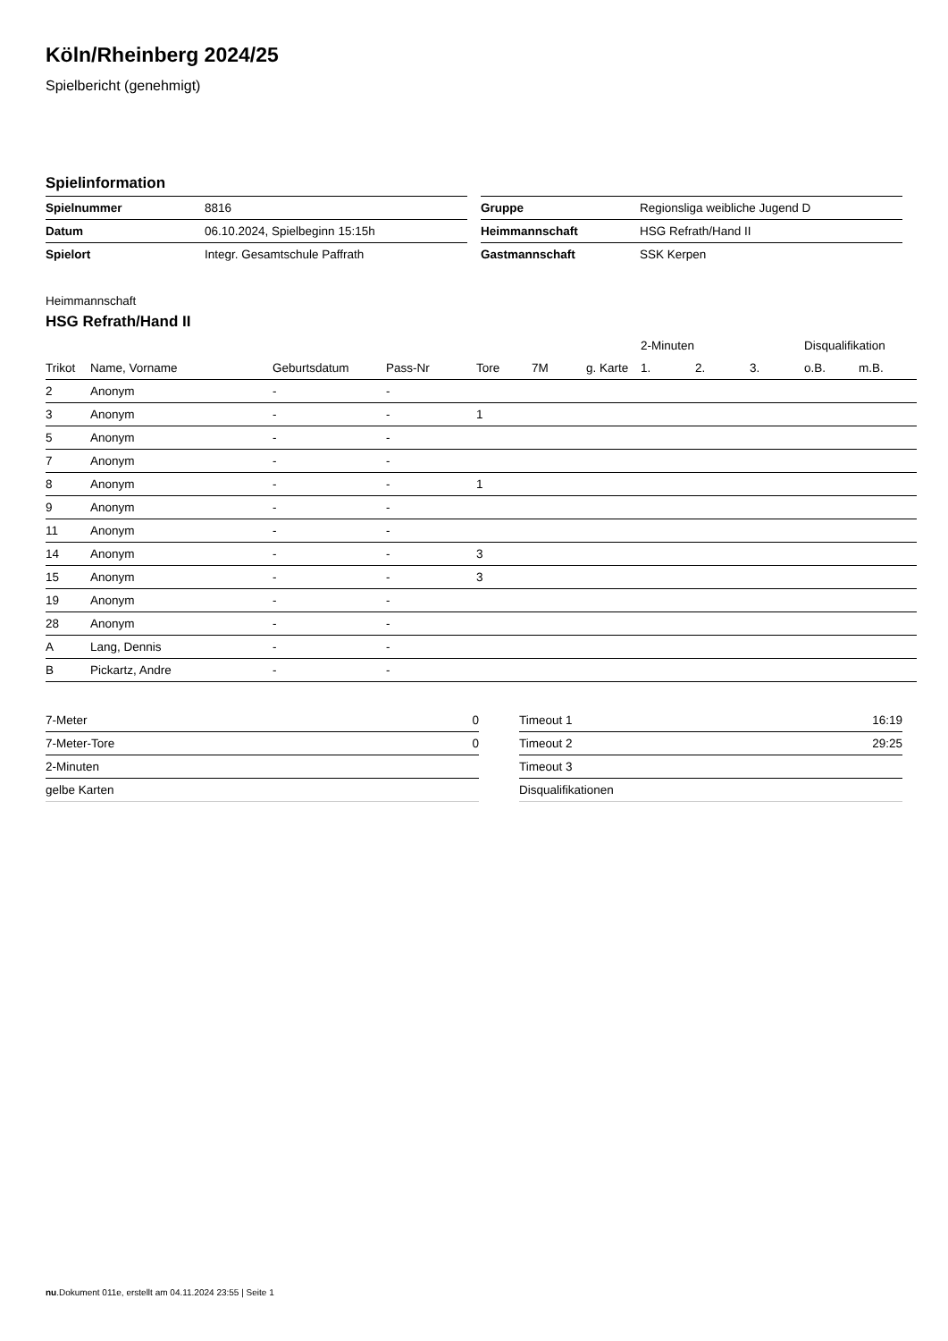Köln/Rheinberg 2024/25
Spielbericht (genehmigt)
Spielinformation
| Spielnummer | 8816 |
| Datum | 06.10.2024, Spielbeginn 15:15h |
| Spielort | Integr. Gesamtschule Paffrath |
| Gruppe | Regionsliga weibliche Jugend D |
| Heimmannschaft | HSG Refrath/Hand II |
| Gastmannschaft | SSK Kerpen |
Heimmannschaft
HSG Refrath/Hand II
| | | | | | | | 2-Minuten | | | Disqualifikation | |
| --- | --- | --- | --- | --- | --- | --- | --- | --- | --- | --- | --- |
| Trikot | Name, Vorname | Geburtsdatum | Pass-Nr | Tore | 7M | g. Karte | 1. | 2. | 3. | o.B. | m.B. |
| 2 | Anonym | - | - | | | | | | | | |
| 3 | Anonym | - | - | 1 | | | | | | | |
| 5 | Anonym | - | - | | | | | | | | |
| 7 | Anonym | - | - | | | | | | | | |
| 8 | Anonym | - | - | 1 | | | | | | | |
| 9 | Anonym | - | - | | | | | | | | |
| 11 | Anonym | - | - | | | | | | | | |
| 14 | Anonym | - | - | 3 | | | | | | | |
| 15 | Anonym | - | - | 3 | | | | | | | |
| 19 | Anonym | - | - | | | | | | | | |
| 28 | Anonym | - | - | | | | | | | | |
| A | Lang, Dennis | - | - | | | | | | | | |
| B | Pickartz, Andre | - | - | | | | | | | | |
| 7-Meter | 0 |
| 7-Meter-Tore | 0 |
| 2-Minuten | |
| gelbe Karten | |
| Timeout 1 | 16:19 |
| Timeout 2 | 29:25 |
| Timeout 3 | |
| Disqualifikationen | |
nu.Dokument 011e, erstellt am 04.11.2024 23:55 | Seite 1